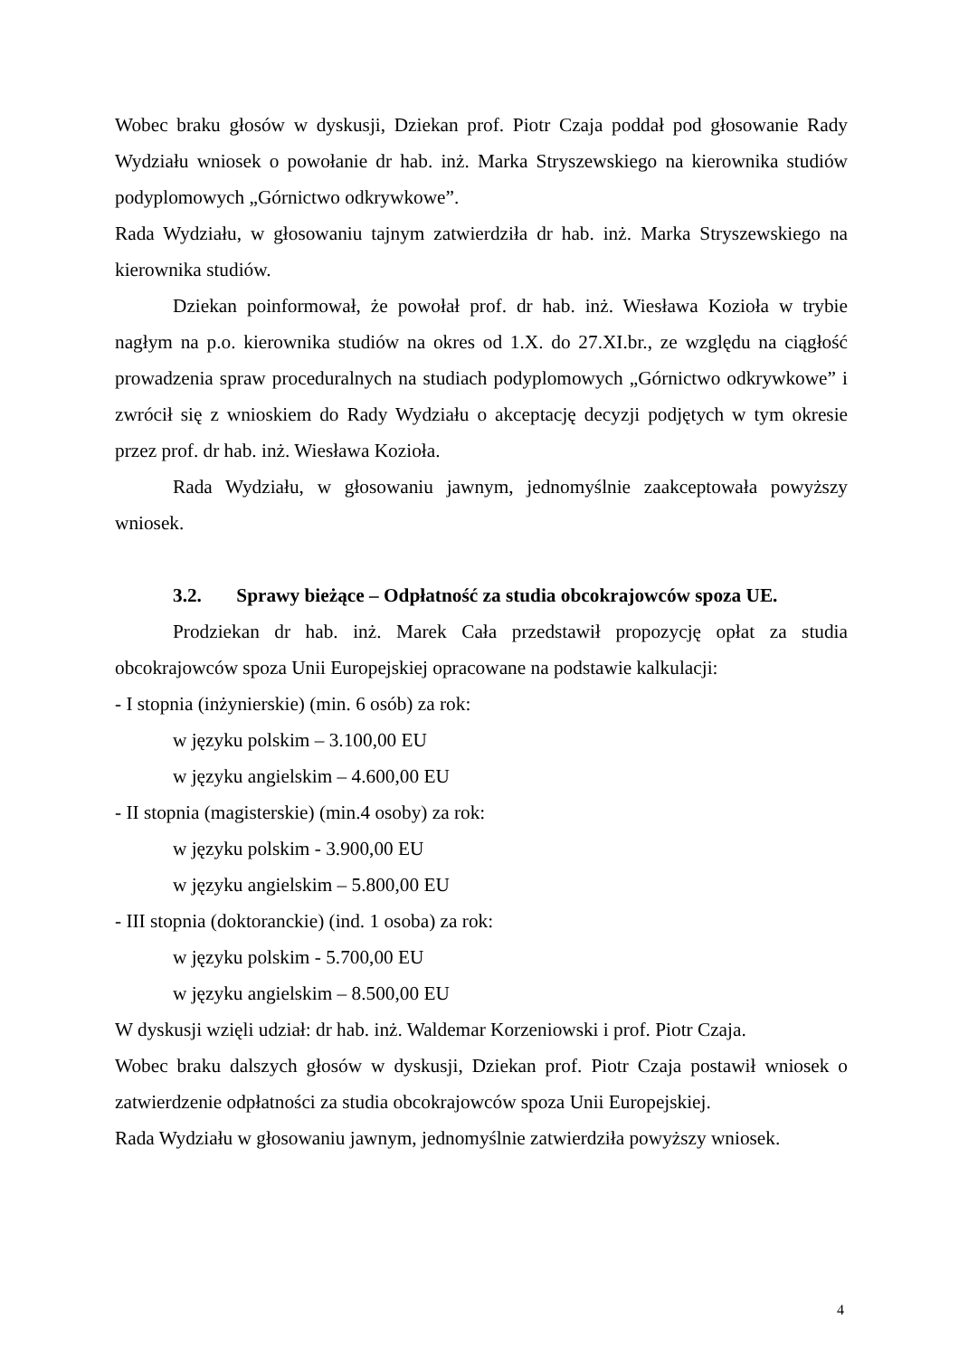Wobec braku głosów w dyskusji, Dziekan prof. Piotr Czaja poddał pod głosowanie Rady Wydziału wniosek o powołanie dr hab. inż. Marka Stryszewskiego na kierownika studiów podyplomowych „Górnictwo odkrywkowe”.
Rada Wydziału, w głosowaniu tajnym zatwierdziła dr hab. inż. Marka Stryszewskiego na kierownika studiów.
Dziekan poinformował, że powołał prof. dr hab. inż. Wiesława Kozioła w trybie nagłym na p.o. kierownika studiów na okres od 1.X. do 27.XI.br., ze względu na ciągłość prowadzenia spraw proceduralnych na studiach podyplomowych „Górnictwo odkrywkowe” i zwrócił się z wnioskiem do Rady Wydziału o akceptację decyzji podjętych w tym okresie przez prof. dr hab. inż. Wiesława Kozioła.
Rada Wydziału, w głosowaniu jawnym, jednomyślnie zaakceptowała powyższy wniosek.
3.2. Sprawy bieżące – Odpłatność za studia obcokrajowców spoza UE.
Prodziekan dr hab. inż. Marek Cała przedstawił propozycję opłat za studia obcokrajowców spoza Unii Europejskiej opracowane na podstawie kalkulacji:
- I stopnia (inżynierskie) (min. 6 osób) za rok:
w języku polskim – 3.100,00 EU
w języku angielskim – 4.600,00 EU
- II stopnia (magisterskie) (min.4 osoby) za rok:
w języku polskim - 3.900,00 EU
w języku angielskim – 5.800,00 EU
- III stopnia (doktoranckie) (ind. 1 osoba) za rok:
w języku polskim - 5.700,00 EU
w języku angielskim – 8.500,00 EU
W dyskusji wzięli udział: dr hab. inż. Waldemar Korzeniowski i prof. Piotr Czaja.
Wobec braku dalszych głosów w dyskusji, Dziekan prof. Piotr Czaja postawił wniosek o zatwierdzenie odpłatności za studia obcokrajowców spoza Unii Europejskiej.
Rada Wydziału w głosowaniu jawnym, jednomyślnie zatwierdziła powyższy wniosek.
4